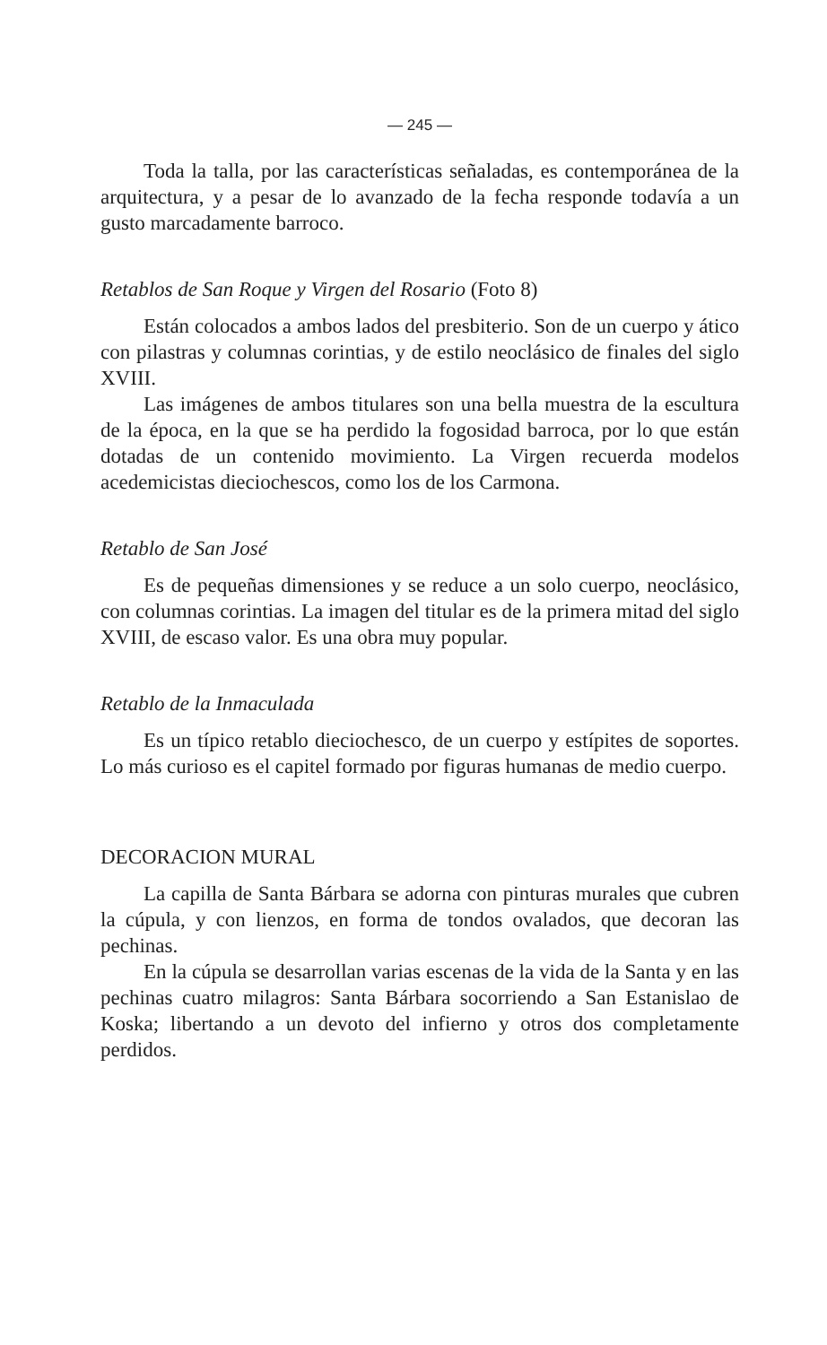— 245 —
Toda la talla, por las características señaladas, es contemporánea de la arquitectura, y a pesar de lo avanzado de la fecha responde todavía a un gusto marcadamente barroco.
Retablos de San Roque y Virgen del Rosario (Foto 8)
Están colocados a ambos lados del presbiterio. Son de un cuerpo y ático con pilastras y columnas corintias, y de estilo neoclásico de finales del siglo XVIII.
Las imágenes de ambos titulares son una bella muestra de la escultura de la época, en la que se ha perdido la fogosidad barroca, por lo que están dotadas de un contenido movimiento. La Virgen recuerda modelos acedemicistas dieciochescos, como los de los Carmona.
Retablo de San José
Es de pequeñas dimensiones y se reduce a un solo cuerpo, neoclásico, con columnas corintias. La imagen del titular es de la primera mitad del siglo XVIII, de escaso valor. Es una obra muy popular.
Retablo de la Inmaculada
Es un típico retablo dieciochesco, de un cuerpo y estípites de soportes. Lo más curioso es el capitel formado por figuras humanas de medio cuerpo.
DECORACION MURAL
La capilla de Santa Bárbara se adorna con pinturas murales que cubren la cúpula, y con lienzos, en forma de tondos ovalados, que decoran las pechinas.
En la cúpula se desarrollan varias escenas de la vida de la Santa y en las pechinas cuatro milagros: Santa Bárbara socorriendo a San Estanislao de Koska; libertando a un devoto del infierno y otros dos completamente perdidos.